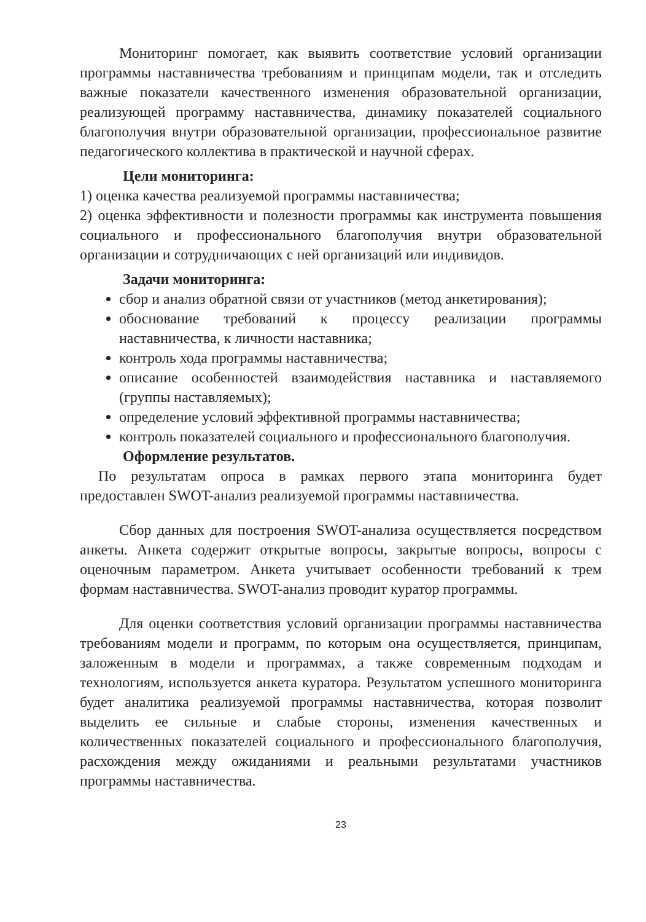Мониторинг помогает, как выявить соответствие условий организации программы наставничества требованиям и принципам модели, так и отследить важные показатели качественного изменения образовательной организации, реализующей программу наставничества, динамику показателей социального благополучия внутри образовательной организации, профессиональное развитие педагогического коллектива в практической и научной сферах.
Цели мониторинга:
1) оценка качества реализуемой программы наставничества;
2) оценка эффективности и полезности программы как инструмента повышения социального и профессионального благополучия внутри образовательной организации и сотрудничающих с ней организаций или индивидов.
Задачи мониторинга:
сбор и анализ обратной связи от участников (метод анкетирования);
обоснование требований к процессу реализации программы наставничества, к личности наставника;
контроль хода программы наставничества;
описание особенностей взаимодействия наставника и наставляемого (группы наставляемых);
определение условий эффективной программы наставничества;
контроль показателей социального и профессионального благополучия.
Оформление результатов.
По результатам опроса в рамках первого этапа мониторинга будет предоставлен SWOT-анализ реализуемой программы наставничества.
Сбор данных для построения SWOT-анализа осуществляется посредством анкеты. Анкета содержит открытые вопросы, закрытые вопросы, вопросы с оценочным параметром. Анкета учитывает особенности требований к трем формам наставничества. SWOT-анализ проводит куратор программы.
Для оценки соответствия условий организации программы наставничества требованиям модели и программ, по которым она осуществляется, принципам, заложенным в модели и программах, а также современным подходам и технологиям, используется анкета куратора. Результатом успешного мониторинга будет аналитика реализуемой программы наставничества, которая позволит выделить ее сильные и слабые стороны, изменения качественных и количественных показателей социального и профессионального благополучия, расхождения между ожиданиями и реальными результатами участников программы наставничества.
23